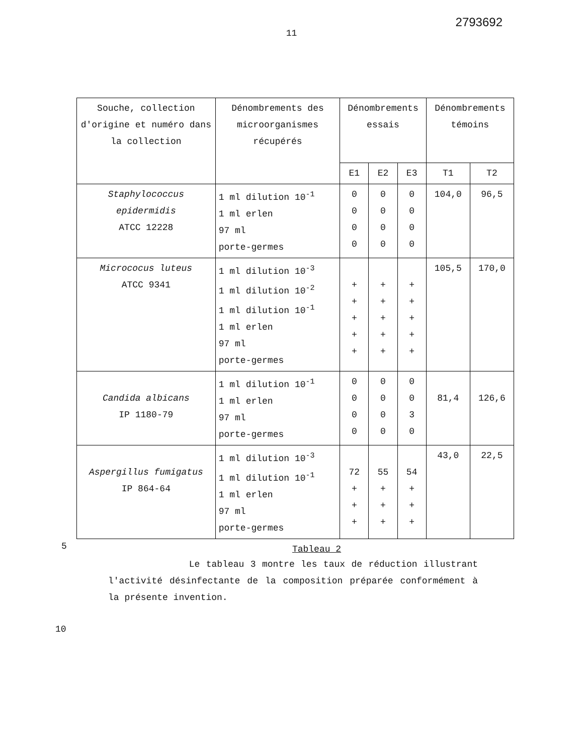2793692
11
| Souche, collection d'origine et numéro dans la collection | Dénombrements des microorganismes récupérés | Dénombrements essais | | | Dénombrements témoins | |
| --- | --- | --- | --- | --- | --- | --- |
| | | E1 | E2 | E3 | T1 | T2 |
| Staphylococcus epidermidis ATCC 12228 | 1 ml dilution 10<sup>-1</sup> 1 ml erlen 97 ml porte-germes | 0 0 0 0 | 0 0 0 0 | 0 0 0 0 | 104,0 | 96,5 |
| Micrococus luteus ATCC 9341 | 1 ml dilution 10<sup>-3</sup> 1 ml dilution 10<sup>-2</sup> 1 ml dilution 10<sup>-1</sup> 1 ml erlen 97 ml porte-germes | + + + + + | + + + + + | + + + + + | 105,5 | 170,0 |
| Candida albicans IP 1180-79 | 1 ml dilution 10<sup>-1</sup> 1 ml erlen 97 ml porte-germes | 0 0 0 0 | 0 0 0 0 | 0 0 3 0 | 81,4 | 126,6 |
| Aspergillus fumigatus IP 864-64 | 1 ml dilution 10<sup>-3</sup> 1 ml dilution 10<sup>-1</sup> 1 ml erlen 97 ml porte-germes | 72 + + + | 55 + + + | 54 + + + | 43,0 | 22,5 |
Tableau 2
5
Le tableau 3 montre les taux de réduction illustrant l'activité désinfectante de la composition préparée conformément à la présente invention.
10